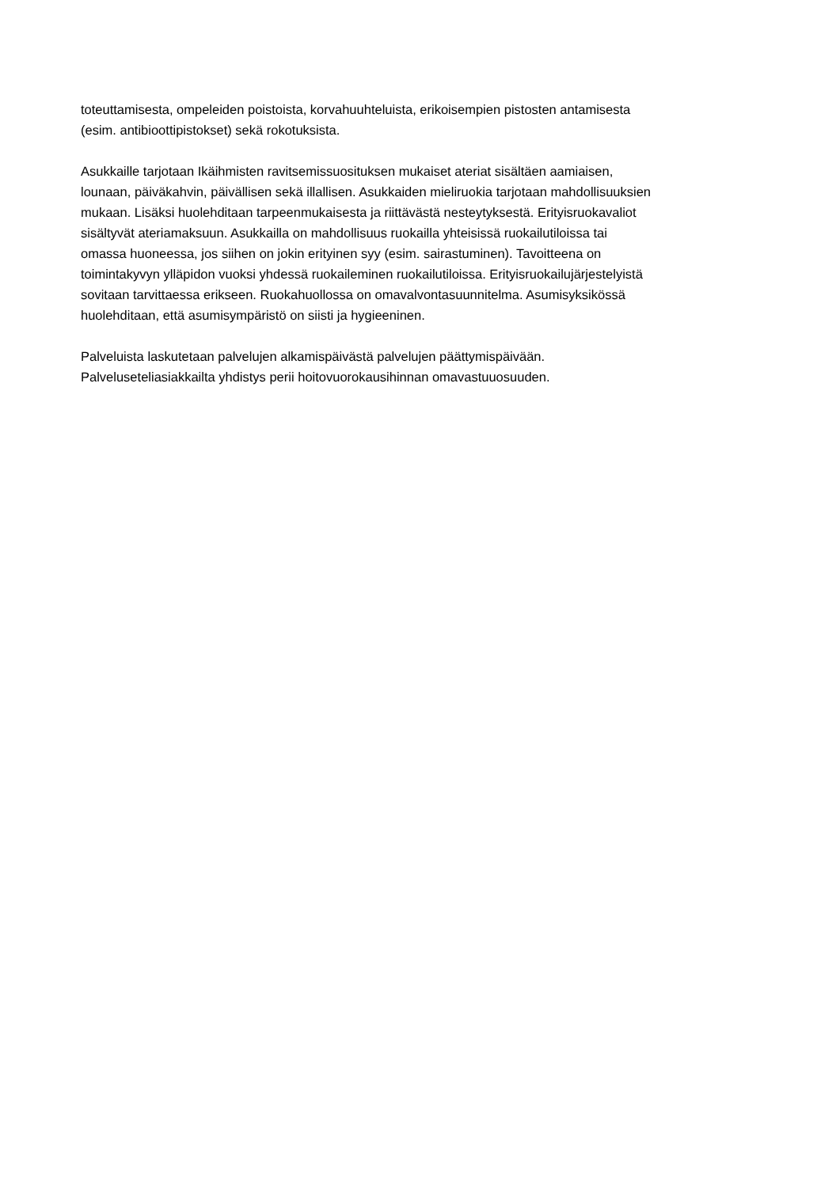toteuttamisesta, ompeleiden poistoista, korvahuuhteluista, erikoisempien pistosten antamisesta
(esim. antibioottipistokset) sekä rokotuksista.
Asukkaille tarjotaan Ikäihmisten ravitsemissuosituksen mukaiset ateriat sisältäen aamiaisen,
lounaan, päiväkahvin, päivällisen sekä illallisen. Asukkaiden mieliruokia tarjotaan mahdollisuuksien
mukaan. Lisäksi huolehditaan tarpeenmukaisesta ja riittävästä nesteytyksestä. Erityisruokavaliot
sisältyvät ateriamaksuun. Asukkailla on mahdollisuus ruokailla yhteisissä ruokailutiloissa tai
omassa huoneessa, jos siihen on jokin erityinen syy (esim. sairastuminen). Tavoitteena on
toimintakyvyn ylläpidon vuoksi yhdessä ruokaileminen ruokailutiloissa. Erityisruokailujärjestelyistä
sovitaan tarvittaessa erikseen. Ruokahuollossa on omavalvontasuunnitelma. Asumisyksikössä
huolehditaan, että asumisympäristö on siisti ja hygieeninen.
Palveluista laskutetaan palvelujen alkamispäivästä palvelujen päättymispäivään.
Palveluseteliasiakkailta yhdistys perii hoitovuorokausihinnan omavastuuosuuden.